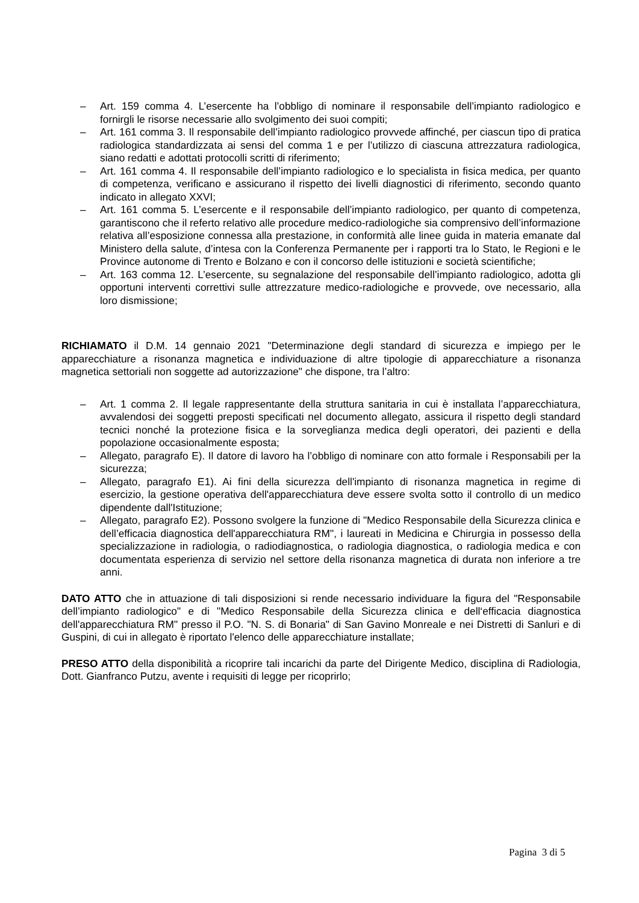– Art. 159 comma 4. L’esercente ha l’obbligo di nominare il responsabile dell’impianto radiologico e fornirgli le risorse necessarie allo svolgimento dei suoi compiti;
– Art. 161 comma 3. Il responsabile dell’impianto radiologico provvede affinché, per ciascun tipo di pratica radiologica standardizzata ai sensi del comma 1 e per l’utilizzo di ciascuna attrezzatura radiologica, siano redatti e adottati protocolli scritti di riferimento;
– Art. 161 comma 4. Il responsabile dell’impianto radiologico e lo specialista in fisica medica, per quanto di competenza, verificano e assicurano il rispetto dei livelli diagnostici di riferimento, secondo quanto indicato in allegato XXVI;
– Art. 161 comma 5. L’esercente e il responsabile dell’impianto radiologico, per quanto di competenza, garantiscono che il referto relativo alle procedure medico-radiologiche sia comprensivo dell’informazione relativa all’esposizione connessa alla prestazione, in conformità alle linee guida in materia emanate dal Ministero della salute, d’intesa con la Conferenza Permanente per i rapporti tra lo Stato, le Regioni e le Province autonome di Trento e Bolzano e con il concorso delle istituzioni e società scientifiche;
– Art. 163 comma 12. L’esercente, su segnalazione del responsabile dell’impianto radiologico, adotta gli opportuni interventi correttivi sulle attrezzature medico-radiologiche e provvede, ove necessario, alla loro dismissione;
RICHIAMATO il D.M. 14 gennaio 2021 "Determinazione degli standard di sicurezza e impiego per le apparecchiature a risonanza magnetica e individuazione di altre tipologie di apparecchiature a risonanza magnetica settoriali non soggette ad autorizzazione" che dispone, tra l’altro:
– Art. 1 comma 2. Il legale rappresentante della struttura sanitaria in cui è installata l’apparecchiatura, avvalendosi dei soggetti preposti specificati nel documento allegato, assicura il rispetto degli standard tecnici nonché la protezione fisica e la sorveglianza medica degli operatori, dei pazienti e della popolazione occasionalmente esposta;
– Allegato, paragrafo E). Il datore di lavoro ha l’obbligo di nominare con atto formale i Responsabili per la sicurezza;
– Allegato, paragrafo E1). Ai fini della sicurezza dell'impianto di risonanza magnetica in regime di esercizio, la gestione operativa dell'apparecchiatura deve essere svolta sotto il controllo di un medico dipendente dall'Istituzione;
– Allegato, paragrafo E2). Possono svolgere la funzione di "Medico Responsabile della Sicurezza clinica e dell’efficacia diagnostica dell'apparecchiatura RM", i laureati in Medicina e Chirurgia in possesso della specializzazione in radiologia, o radiodiagnostica, o radiologia diagnostica, o radiologia medica e con documentata esperienza di servizio nel settore della risonanza magnetica di durata non inferiore a tre anni.
DATO ATTO che in attuazione di tali disposizioni si rende necessario individuare la figura del "Responsabile dell’impianto radiologico" e di "Medico Responsabile della Sicurezza clinica e dell‘efficacia diagnostica dell'apparecchiatura RM" presso il P.O. "N. S. di Bonaria" di San Gavino Monreale e nei Distretti di Sanluri e di Guspini, di cui in allegato è riportato l'elenco delle apparecchiature installate;
PRESO ATTO della disponibilità a ricoprire tali incarichi da parte del Dirigente Medico, disciplina di Radiologia, Dott. Gianfranco Putzu, avente i requisiti di legge per ricoprirlo;
Pagina 3 di 5